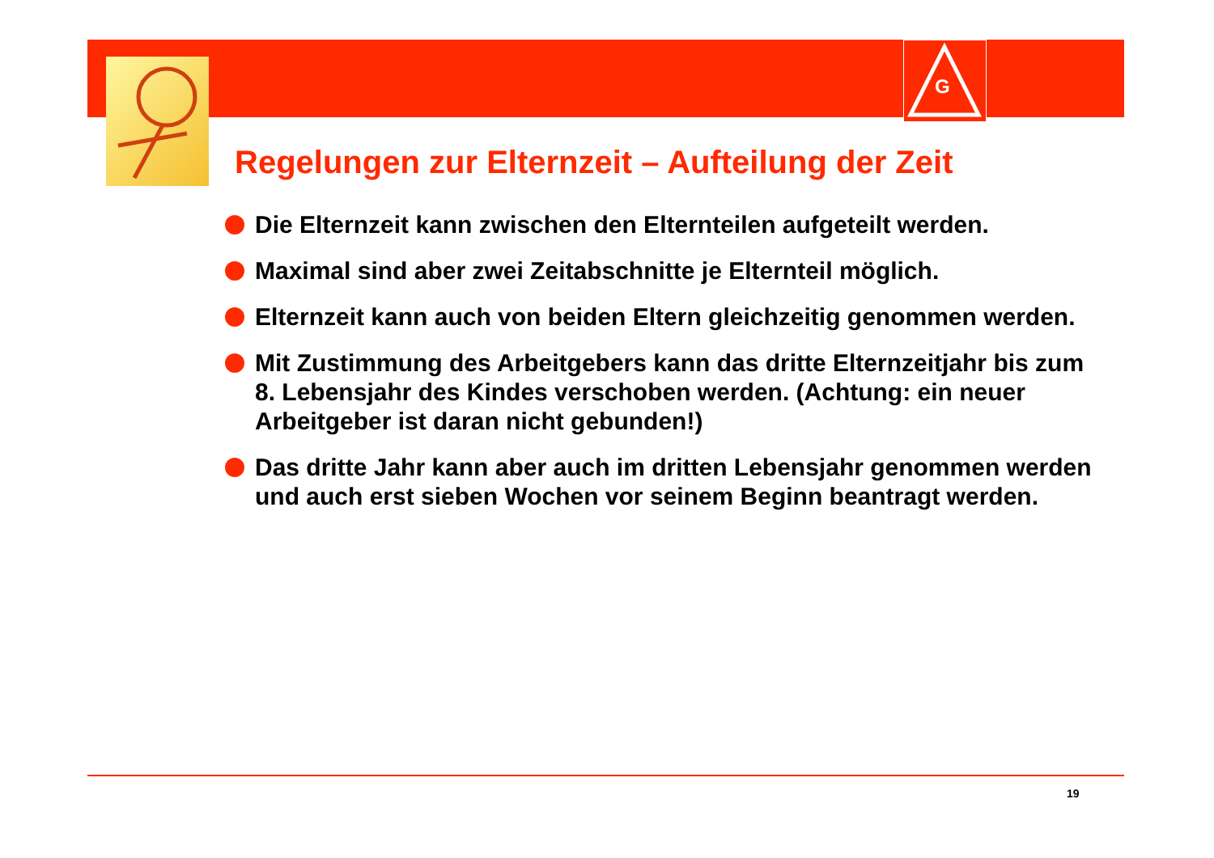G
Regelungen zur Elternzeit – Aufteilung der Zeit
Die Elternzeit kann zwischen den Elternteilen aufgeteilt werden.
Maximal sind aber zwei Zeitabschnitte je Elternteil möglich.
Elternzeit kann auch von beiden Eltern gleichzeitig genommen werden.
Mit Zustimmung des Arbeitgebers kann das dritte Elternzeitjahr bis zum 8. Lebensjahr des Kindes verschoben werden. (Achtung: ein neuer Arbeitgeber ist daran nicht gebunden!)
Das dritte Jahr kann aber auch im dritten Lebensjahr genommen werden und auch erst sieben Wochen vor seinem Beginn beantragt werden.
19